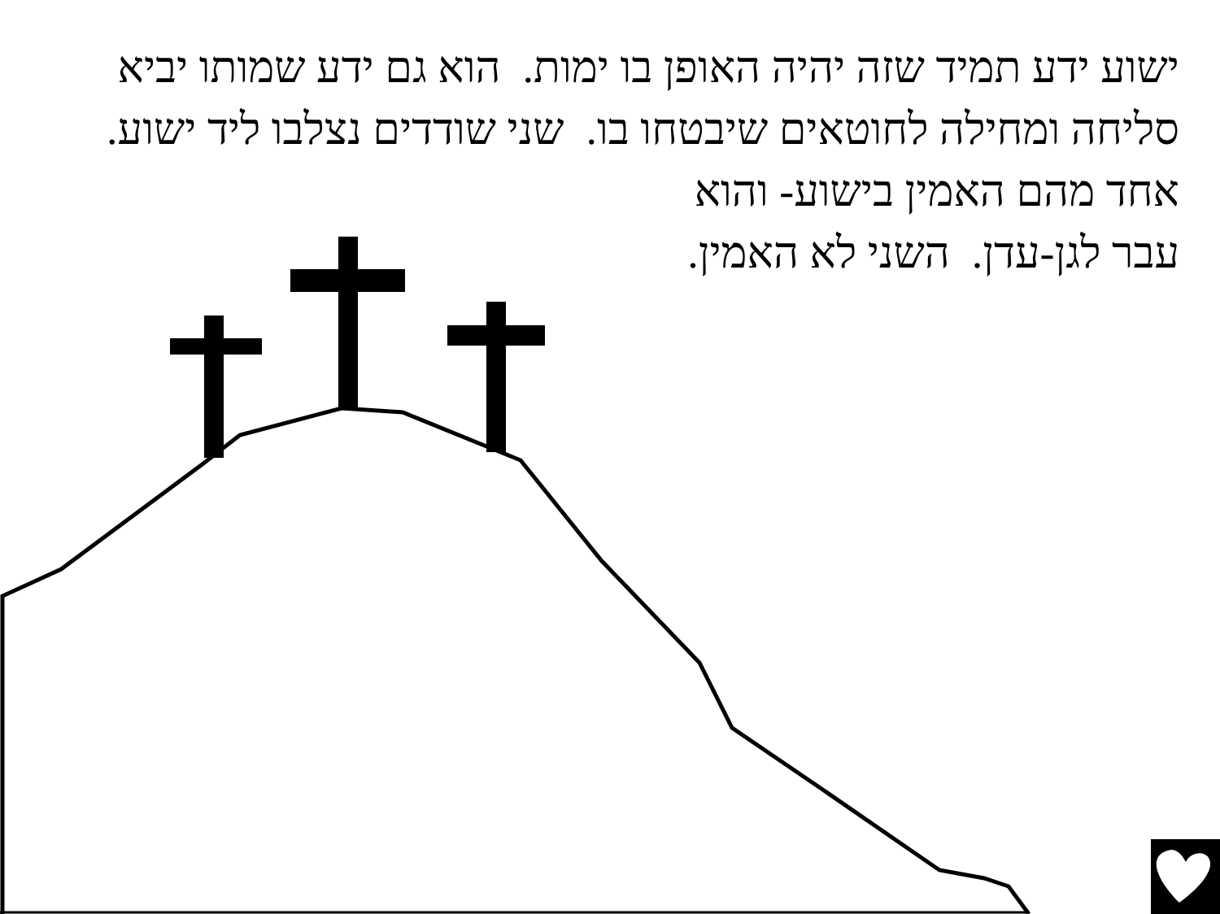ישוע ידע תמיד שזה יהיה האופן בו ימות. הוא גם ידע שמותו יביא סליחה ומחילה לחוטאים שיבטחו בו. שני שודדים נצלבו ליד ישוע. אחד מהם האמין בישוע- והוא
עבר לגן-עדן. השני לא האמין.